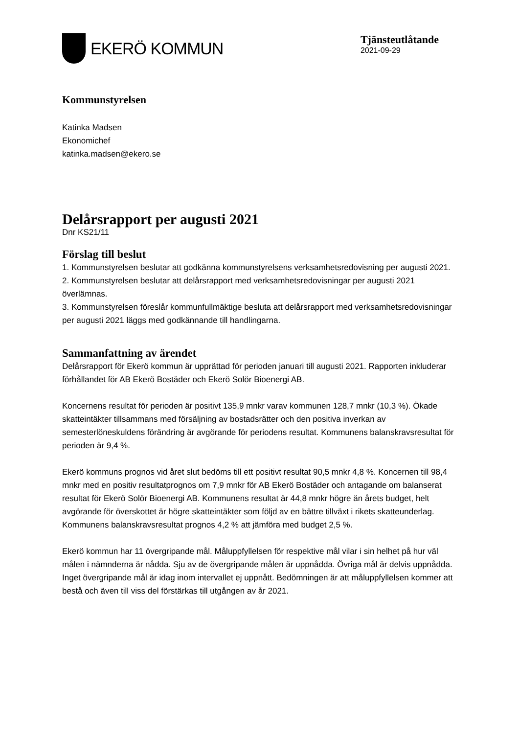EKERÖ KOMMUN
Tjänsteutlåtande
2021-09-29
Kommunstyrelsen
Katinka Madsen
Ekonomichef
katinka.madsen@ekero.se
Delårsrapport per augusti 2021
Dnr KS21/11
Förslag till beslut
1. Kommunstyrelsen beslutar att godkänna kommunstyrelsens verksamhetsredovisning per augusti 2021.
2. Kommunstyrelsen beslutar att delårsrapport med verksamhetsredovisningar per augusti 2021 överlämnas.
3. Kommunstyrelsen föreslår kommunfullmäktige besluta att delårsrapport med verksamhetsredovisningar per augusti 2021 läggs med godkännande till handlingarna.
Sammanfattning av ärendet
Delårsrapport för Ekerö kommun är upprättad för perioden januari till augusti 2021. Rapporten inkluderar förhållandet för AB Ekerö Bostäder och Ekerö Solör Bioenergi AB.
Koncernens resultat för perioden är positivt 135,9 mnkr varav kommunen 128,7 mnkr (10,3 %). Ökade skatteintäkter tillsammans med försäljning av bostadsrätter och den positiva inverkan av semesterlöneskuldens förändring är avgörande för periodens resultat. Kommunens balanskravsresultat för perioden är 9,4 %.
Ekerö kommuns prognos vid året slut bedöms till ett positivt resultat 90,5 mnkr 4,8 %. Koncernen till 98,4 mnkr med en positiv resultatprognos om 7,9 mnkr för AB Ekerö Bostäder och antagande om balanserat resultat för Ekerö Solör Bioenergi AB. Kommunens resultat är 44,8 mnkr högre än årets budget, helt avgörande för överskottet är högre skatteintäkter som följd av en bättre tillväxt i rikets skatteunderlag. Kommunens balanskravsresultat prognos 4,2 % att jämföra med budget 2,5 %.
Ekerö kommun har 11 övergripande mål. Måluppfyllelsen för respektive mål vilar i sin helhet på hur väl målen i nämnderna är nådda. Sju av de övergripande målen är uppnådda. Övriga mål är delvis uppnådda. Inget övergripande mål är idag inom intervallet ej uppnått. Bedömningen är att måluppfyllelsen kommer att bestå och även till viss del förstärkas till utgången av år 2021.